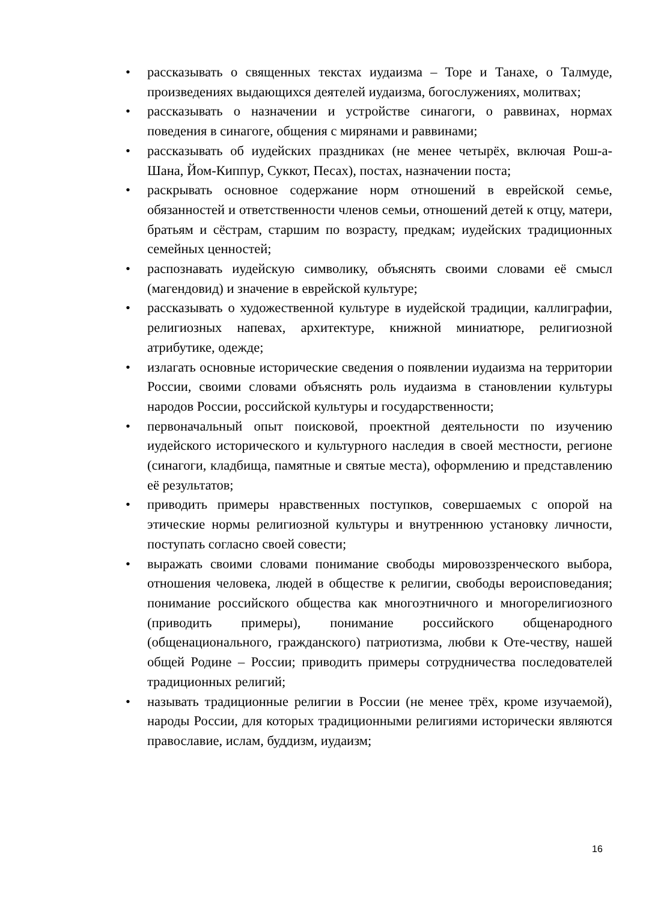• рассказывать о священных текстах иудаизма – Торе и Танахе, о Талмуде, произведениях выдающихся деятелей иудаизма, богослужениях, молитвах;
• рассказывать о назначении и устройстве синагоги, о раввинах, нормах поведения в синагоге, общения с мирянами и раввинами;
• рассказывать об иудейских праздниках (не менее четырёх, включая Рош-а-Шана, Йом-Киппур, Суккот, Песах), постах, назначении поста;
• раскрывать основное содержание норм отношений в еврейской семье, обязанностей и ответственности членов семьи, отношений детей к отцу, матери, братьям и сёстрам, старшим по возрасту, предкам; иудейских традиционных семейных ценностей;
• распознавать иудейскую символику, объяснять своими словами её смысл (магендовид) и значение в еврейской культуре;
• рассказывать о художественной культуре в иудейской традиции, каллиграфии, религиозных напевах, архитектуре, книжной миниатюре, религиозной атрибутике, одежде;
• излагать основные исторические сведения о появлении иудаизма на территории России, своими словами объяснять роль иудаизма в становлении культуры народов России, российской культуры и государственности;
• первоначальный опыт поисковой, проектной деятельности по изучению иудейского исторического и культурного наследия в своей местности, регионе (синагоги, кладбища, памятные и святые места), оформлению и представлению её результатов;
• приводить примеры нравственных поступков, совершаемых с опорой на этические нормы религиозной культуры и внутреннюю установку личности, поступать согласно своей совести;
• выражать своими словами понимание свободы мировоззренческого выбора, отношения человека, людей в обществе к религии, свободы вероисповедания; понимание российского общества как многоэтничного и многорелигиозного (приводить примеры), понимание российского общенародного (общенационального, гражданского) патриотизма, любви к Оте-честву, нашей общей Родине – России; приводить примеры сотрудничества последователей традиционных религий;
• называть традиционные религии в России (не менее трёх, кроме изучаемой), народы России, для которых традиционными религиями исторически являются православие, ислам, буддизм, иудаизм;
16